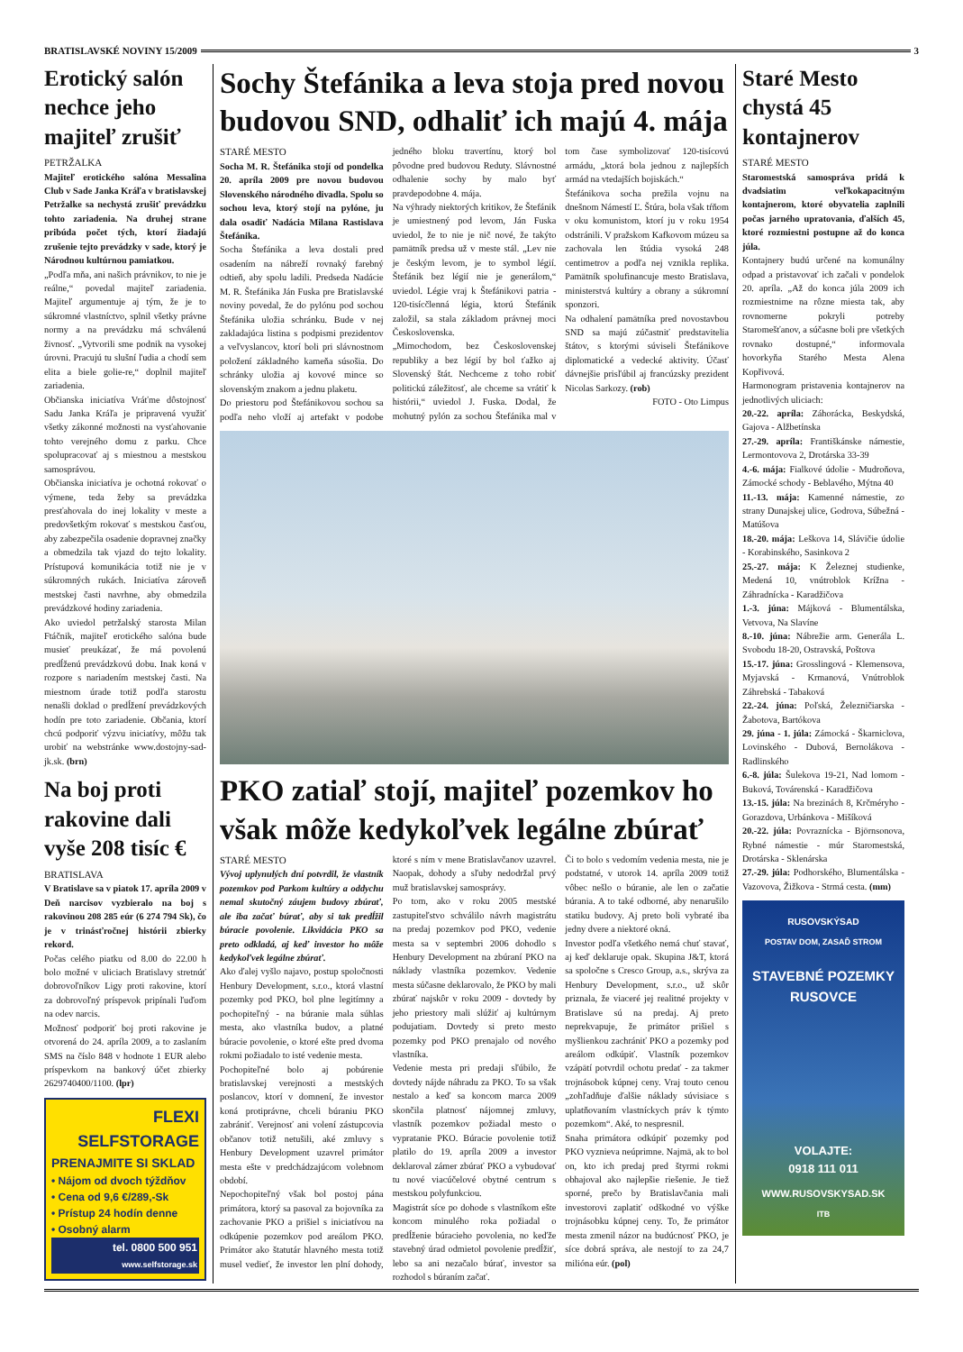BRATISLAVSKÉ NOVINY 15/2009 3
Erotický salón nechce jeho majiteľ zrušiť
PETRŽALKA
Majiteľ erotického salóna Messalina Club v Sade Janka Kráľa v bratislavskej Petržalke sa nechystá zrušiť prevádzku tohto zariadenia. Na druhej strane pribúda počet tých, ktorí žiadajú zrušenie tejto prevádzky v sade, ktorý je Národnou kultúrnou pamiatkou.
„Podľa mňa, ani našich právnikov, to nie je reálne,“ povedal majiteľ zariadenia. Majiteľ argumentuje aj tým, že je to súkromné vlastníctvo, splnil všetky právne normy a na prevádzku má schválenú živnosť. „Vytvorili sme podnik na vysokej úrovni. Pracujú tu slušní ľudia a chodí sem elita a biele golie-re,“ doplnil majiteľ zariadenia.
Občianska iniciatíva Vráťme dôstojnosť Sadu Janka Kráľa je pripravená využiť všetky zákonné možnosti na vysťahovanie tohto verejného domu z parku. Chce spolupracovať aj s miestnou a mestskou samosprávou.
Občianska iniciatíva je ochotná rokovať o výmene, teda žeby sa prevádzka presťahovala do inej lokality v meste a predovšetkým rokovať s mestskou časťou, aby zabezpečila osadenie dopravnej značky a obmedzila tak vjazd do tejto lokality. Prístupová komunikácia totiž nie je v súkromných rukách. Iniciatíva zároveň mestskej časti navrhne, aby obmedzila prevádzkové hodiny zariadenia.
Ako uviedol petržalský starosta Milan Ftáčnik, majiteľ erotického salóna bude musieť preukázať, že má povolenú predĺženú prevádzkovú dobu. Inak koná v rozpore s nariadením mestskej časti. Na miestnom úrade totiž podľa starostu nenašli doklad o predĺžení prevádzkových hodín pre toto zariadenie. Občania, ktorí chcú podporiť výzvu iniciatívy, môžu tak urobiť na webstránke www.dostojny-sad-jk.sk. (brn)
Na boj proti rakovine dali vyše 208 tisíc €
BRATISLAVA
V Bratislave sa v piatok 17. apríla 2009 v Deň narcisov vyzbieralo na boj s rakovinou 208 285 eúr (6 274 794 Sk), čo je v trinásťročnej histórii zbierky rekord.
Počas celého piatku od 8.00 do 22.00 h bolo možné v uliciach Bratislavy stretnúť dobrovoľníkov Ligy proti rakovine, ktorí za dobrovoľný príspevok pripínali ľuďom na odev narcis.
Možnosť podporiť boj proti rakovine je otvorená do 24. apríla 2009, a to zaslaním SMS na číslo 848 v hodnote 1 EUR alebo príspevkom na bankový účet zbierky 2629740400/1100. (lpr)
FLEXI
SELFSTORAGE
PRENAJMITE SI SKLAD
• Nájom od dvoch týždňov
• Cena od 9,6 €/289,-Sk
• Prístup 24 hodín denne
• Osobný alarm
tel. 0800 500 951
www.selfstorage.sk
Sochy Štefánika a leva stoja pred novou budovou SND, odhaliť ich majú 4. mája
STARÉ MESTO
Socha M. R. Štefánika stojí od pondelka 20. apríla 2009 pre novou budovou Slovenského národného divadla. Spolu so sochou leva, ktorý stojí na pylóne, ju dala osadiť Nadácia Milana Rastislava Štefánika.
Socha Štefánika a leva dostali pred osadením na nábreží rovnaký farebný odtieň, aby spolu ladili. Predseda Nadácie M. R. Štefánika Ján Fuska pre Bratislavské noviny povedal, že do pylónu pod sochou Štefánika uložia schránku. Bude v nej zakladajúca listina s podpismi prezidentov a veľvyslancov, ktorí boli pri slávnostnom položení základného kameňa súsošia. Do schránky uložia aj kovové mince so slovenským znakom a jednu plaketu.
Do priestoru pod Štefánikovou sochou sa podľa neho vloží aj artefakt v podobe jedného bloku travertínu, ktorý bol pôvodne pred budovou Reduty. Slávnostné odhalenie sochy by malo byť pravdepodobne 4. mája.
Na výhrady niektorých kritikov, že Štefánik je umiestnený pod levom, Ján Fuska uviedol, že to nie je nič nové, že takýto pamätník predsa už v meste stál. „Lev nie je českým levom, je to symbol légií. Štefánik bez légií nie je generálom,“ uviedol. Légie vraj k Štefánikovi patria - 120-tisícčlenná légia, ktorú Štefánik založil, sa stala základom právnej moci Československa.
„Mimochodom, bez Československej republiky a bez légií by bol ťažko aj Slovenský štát. Nechceme z toho robiť politickú záležitosť, ale chceme sa vrátiť k histórii,“ uviedol J. Fuska. Dodal, že mohutný pylón za sochou Štefánika mal v tom čase symbolizovať 120-tisícovú armádu, „ktorá bola jednou z najlepších armád na vtedajších bojiskách.“
Štefánikova socha prežila vojnu na dnešnom Námestí Ľ. Štúra, bola však tŕňom v oku komunistom, ktorí ju v roku 1954 odstránili. V pražskom Kafkovom múzeu sa zachovala len štúdia vysoká 248 centimetrov a podľa nej vznikla replika. Pamätník spolufinancuje mesto Bratislava, ministerstvá kultúry a obrany a súkromní sponzori.
Na odhalení pamätníka pred novostavbou SND sa majú zúčastniť predstavitelia štátov, s ktorými súviseli Štefánikove diplomatické a vedecké aktivity. Účasť dávnejšie prisľúbil aj francúzsky prezident Nicolas Sarkozy. (rob)
FOTO - Oto Limpus
PKO zatiaľ stojí, majiteľ pozemkov ho však môže kedykoľvek legálne zbúrať
STARÉ MESTO
Vývoj uplynulých dní potvrdil, že vlastník pozemkov pod Parkom kultúry a oddychu nemal skutočný záujem budovy zbúrať, ale iba začať búrať, aby si tak predĺžil búracie povolenie. Likvidácia PKO sa preto odkladá, aj keď investor ho môže kedykoľvek legálne zbúrať.
Ako ďalej vyšlo najavo, postup spoločnosti Henbury Development, s.r.o., ktorá vlastní pozemky pod PKO, bol plne legitímny a pochopiteľný - na búranie mala súhlas mesta, ako vlastníka budov, a platné búracie povolenie, o ktoré ešte pred dvoma rokmi požiadalo to isté vedenie mesta.
Pochopiteľné bolo aj pobúrenie bratislavskej verejnosti a mestských poslancov, ktorí v domnení, že investor koná protiprávne, chceli búraniu PKO zabrániť. Verejnosť ani volení zástupcovia občanov totiž netušili, aké zmluvy s Henbury Development uzavrel primátor mesta ešte v predchádzajúcom volebnom období.
Nepochopiteľný však bol postoj pána primátora, ktorý sa pasoval za bojovníka za zachovanie PKO a prišiel s iniciatívou na odkúpenie pozemkov pod areálom PKO. Primátor ako štatutár hlavného mesta totiž musel vedieť, že investor len plní dohody, ktoré s ním v mene Bratislavčanov uzavrel. Naopak, dohody a sľuby nedodržal prvý muž bratislavskej samosprávy.
Po tom, ako v roku 2005 mestské zastupiteľstvo schválilo návrh magistrátu na predaj pozemkov pod PKO, vedenie mesta sa v septembri 2006 dohodlo s Henbury Development na zbúraní PKO na náklady vlastníka pozemkov. Vedenie mesta súčasne deklarovalo, že PKO by mali zbúrať najskôr v roku 2009 - dovtedy by jeho priestory mali slúžiť aj kultúrnym podujatiam. Dovtedy si preto mesto pozemky pod PKO prenajalo od nového vlastníka.
Vedenie mesta pri predaji sľúbilo, že dovtedy nájde náhradu za PKO. To sa však nestalo a keď sa koncom marca 2009 skončila platnosť nájomnej zmluvy, vlastník pozemkov požiadal mesto o vypratanie PKO. Búracie povolenie totiž platilo do 19. apríla 2009 a investor deklaroval zámer zbúrať PKO a vybudovať tu nové viacúčelové obytné centrum s mestskou polyfunkciou.
Magistrát síce po dohode s vlastníkom ešte koncom minulého roka požiadal o predĺženie búracieho povolenia, no keďže stavebný úrad odmietol povolenie predĺžiť, lebo sa ani nezačalo búrať, investor sa rozhodol s búraním začať.
Či to bolo s vedomím vedenia mesta, nie je podstatné, v utorok 14. apríla 2009 totiž vôbec nešlo o búranie, ale len o začatie búrania. A to také odborné, aby nenarušilo statiku budovy. Aj preto boli vybraté iba jedny dvere a niektoré okná.
Investor podľa všetkého nemá chuť stavať, aj keď deklaruje opak. Skupina J&T, ktorá sa spoločne s Cresco Group, a.s., skrýva za Henbury Development, s.r.o., už skôr priznala, že viaceré jej realitné projekty v Bratislave sú na predaj. Aj preto neprekvapuje, že primátor prišiel s myšlienkou zachrániť PKO a pozemky pod areálom odkúpiť. Vlastník pozemkov vzápätí potvrdil ochotu predať - za takmer trojnásobok kúpnej ceny. Vraj touto cenou „zohľadňuje ďalšie náklady súvisiace s uplatňovaním vlastníckych práv k týmto pozemkom“. Aké, to nespresnil.
Snaha primátora odkúpiť pozemky pod PKO vyznieva neúprimne. Najmä, ak to bol on, kto ich predaj pred štyrmi rokmi obhajoval ako najlepšie riešenie. Je tiež sporné, prečo by Bratislavčania mali investorovi zaplatiť odškodné vo výške trojnásobku kúpnej ceny. To, že primátor mesta zmenil názor na budúcnosť PKO, je síce dobrá správa, ale nestojí to za 24,7 milióna eúr. (pol)
Staré Mesto chystá 45 kontajnerov
STARÉ MESTO
Staromestská samospráva pridá k dvadsiatim veľkokapacitným kontajnerom, ktoré obyvatelia zaplnili počas jarného upratovania, ďalších 45, ktoré rozmiestni postupne až do konca júla.
Kontajnery budú určené na komunálny odpad a pristavovať ich začali v pondelok 20. apríla. „Až do konca júla 2009 ich rozmiestnime na rôzne miesta tak, aby rovnomerne pokryli potreby Staromešťanov, a súčasne boli pre všetkých rovnako dostupné,“ informovala hovorkyňa Starého Mesta Alena Kopřivová.
Harmonogram pristavenia kontajnerov na jednotlivých uliciach:
20.-22. apríla: Záhorácka, Beskydská, Gajova - Alžbetínska
27.-29. apríla: Františkánske námestie, Lermontovova 2, Drotárska 33-39
4.-6. mája: Fialkové údolie - Mudroňova, Zámocké schody - Beblavého, Mýtna 40
11.-13. mája: Kamenné námestie, zo strany Dunajskej ulice, Godrova, Súbežná - Matúšova
18.-20. mája: Leškova 14, Slávičie údolie - Korabinského, Sasinkova 2
25.-27. mája: K Železnej studienke, Medená 10, vnútroblok Krížna - Záhradnícka - Karadžičova
1.-3. júna: Májková - Blumentálska, Vetvova, Na Slavíne
8.-10. júna: Nábrežie arm. Generála L. Svobodu 18-20, Ostravská, Poštova
15.-17. júna: Grosslingová - Klemensova, Myjavská - Krmanová, Vnútroblok Záhrebská - Tabaková
22.-24. júna: Poľská, Železničiarska - Žabotova, Bartókova
29. júna - 1. júla: Zámocká - Škarniclova, Lovinského - Dubová, Bernolákova - Radlinského
6.-8. júla: Šulekova 19-21, Nad lomom - Buková, Továrenská - Karadžičova
13.-15. júla: Na brezinách 8, Krčméryho - Gorazdova, Urbánkova - Mišíková
20.-22. júla: Povraznícka - Björnsonova, Rybné námestie - múr Staromestská, Drotárska - Sklenárska
27.-29. júla: Podhorského, Blumentálska - Vazovova, Žižkova - Strmá cesta. (mm)
RUSOVSKÝSAD
POSTAV DOM, ZASAĎ STROM
STAVEBNÉ POZEMKY RUSOVCE
VOLAJTE:
0918 111 011
WWW.RUSOVSKYSAD.SK
ITB